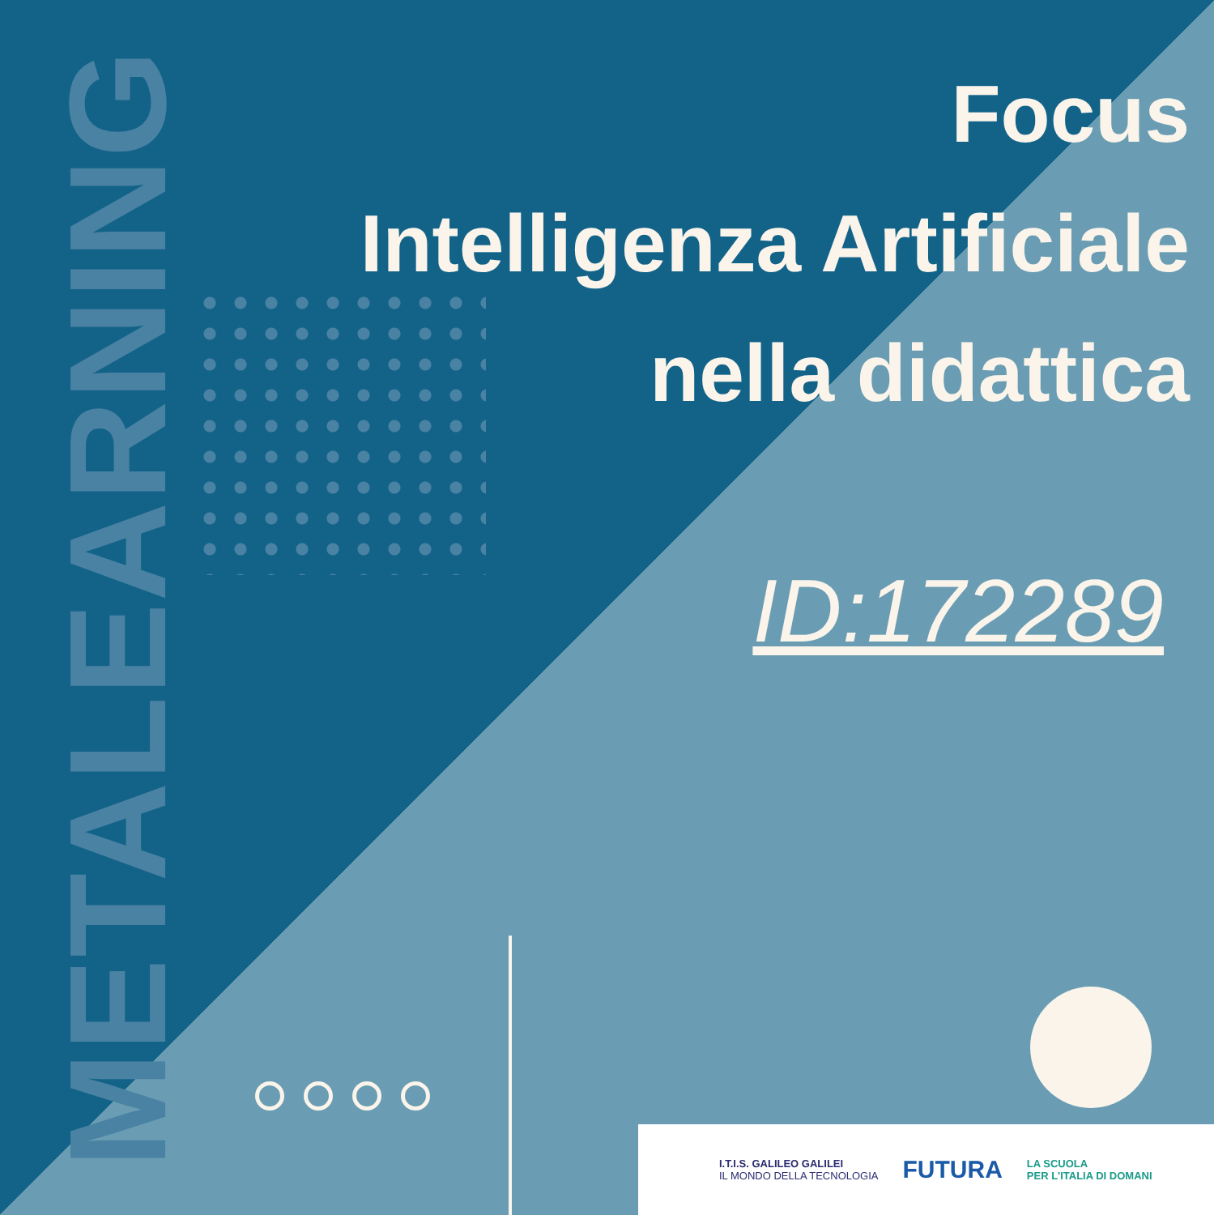METALEARNING
Focus
Intelligenza Artificiale
nella didattica
ID:172289
I.T.I.S. GALILEO GALILEI
IL MONDO DELLA TECNOLOGIA
FUTURA
LA SCUOLA
PER L'ITALIA DI DOMANI